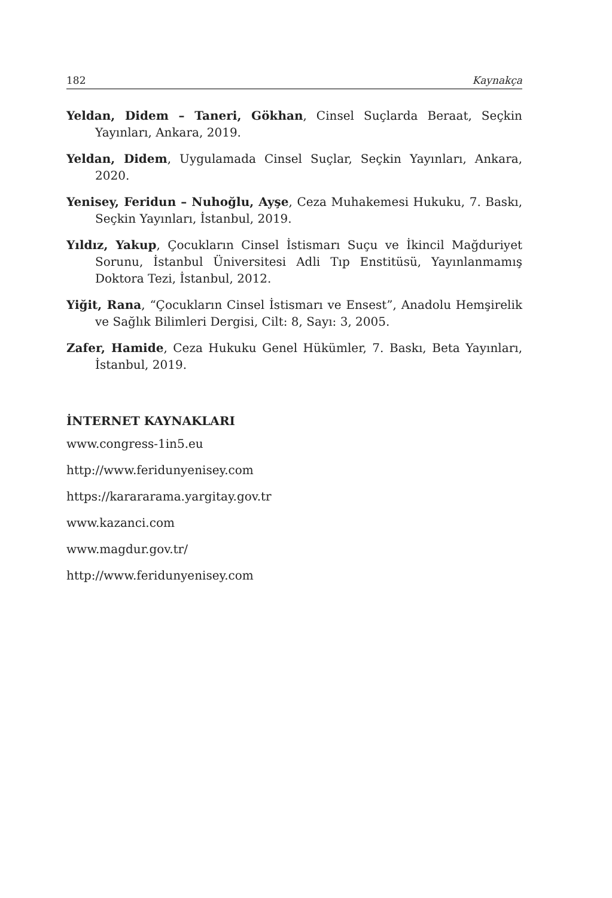182 Kaynakça
Yeldan, Didem – Taneri, Gökhan, Cinsel Suçlarda Beraat, Seçkin Yayınları, Ankara, 2019.
Yeldan, Didem, Uygulamada Cinsel Suçlar, Seçkin Yayınları, Ankara, 2020.
Yenisey, Feridun – Nuhoğlu, Ayşe, Ceza Muhakemesi Hukuku, 7. Baskı, Seçkin Yayınları, İstanbul, 2019.
Yıldız, Yakup, Çocukların Cinsel İstismarı Suçu ve İkincil Mağduriyet Sorunu, İstanbul Üniversitesi Adli Tıp Enstitüsü, Yayınlanmamış Doktora Tezi, İstanbul, 2012.
Yiğit, Rana, “Çocukların Cinsel İstismarı ve Ensest”, Anadolu Hemşirelik ve Sağlık Bilimleri Dergisi, Cilt: 8, Sayı: 3, 2005.
Zafer, Hamide, Ceza Hukuku Genel Hükümler, 7. Baskı, Beta Yayınları, İstanbul, 2019.
İNTERNET KAYNAKLARI
www.congress-1in5.eu
http://www.feridunyenisey.com
https://karararama.yargitay.gov.tr
www.kazanci.com
www.magdur.gov.tr/
http://www.feridunyenisey.com